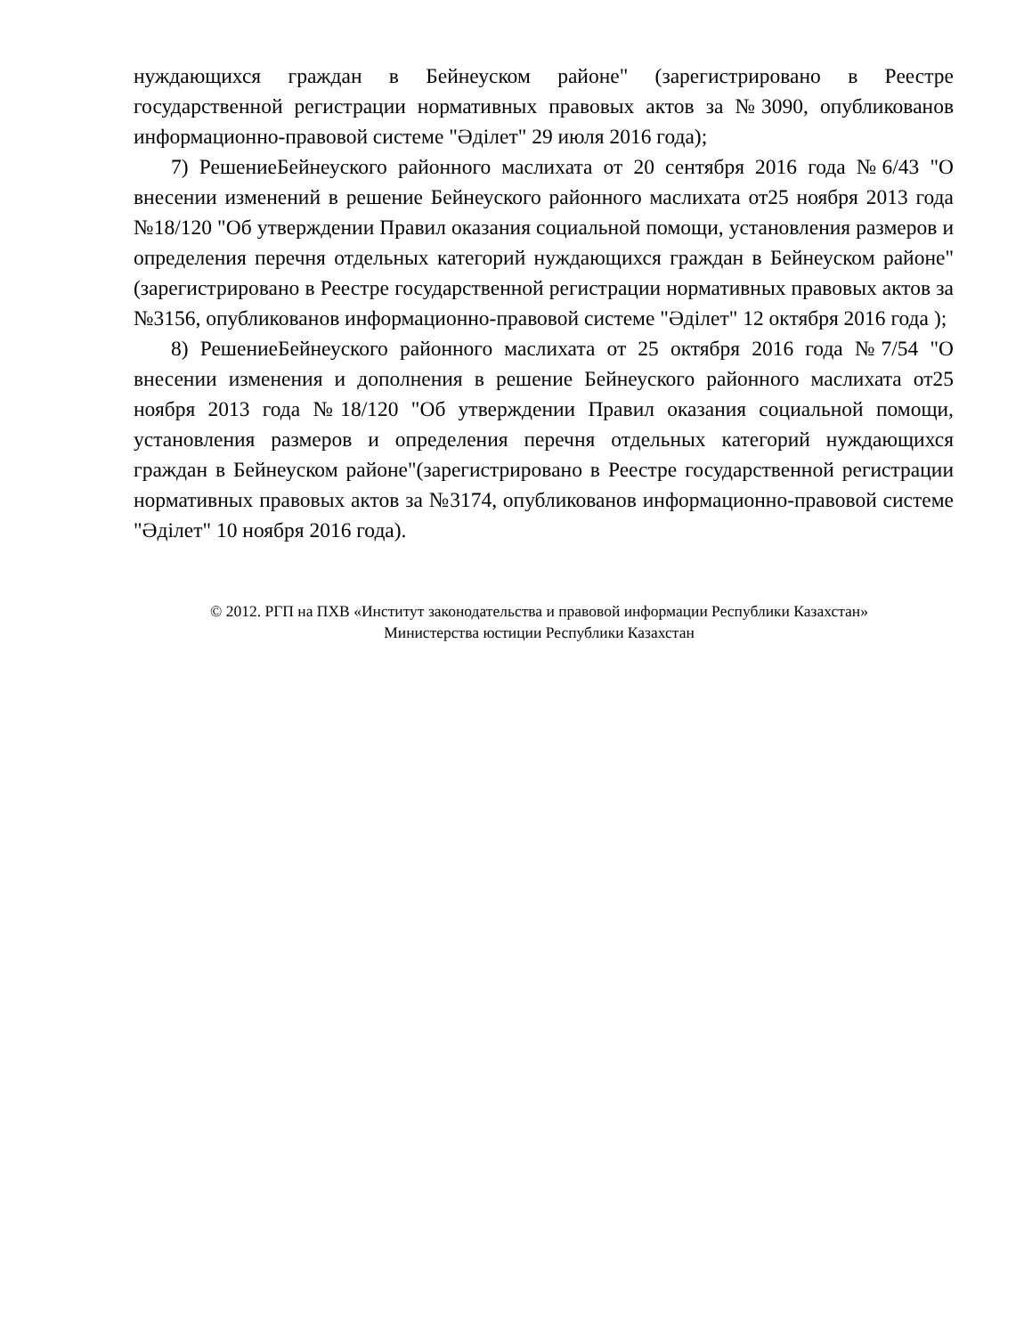нуждающихся граждан в Бейнеуском районе" (зарегистрировано в Реестре государственной регистрации нормативных правовых актов за №3090, опубликованов информационно-правовой системе "Әділет" 29 июля 2016 года);
7) РешениеБейнеуского районного маслихата от 20 сентября 2016 года №6/43 "О внесении изменений в решение Бейнеуского районного маслихата от25 ноября 2013 года №18/120 "Об утверждении Правил оказания социальной помощи, установления размеров и определения перечня отдельных категорий нуждающихся граждан в Бейнеуском районе"(зарегистрировано в Реестре государственной регистрации нормативных правовых актов за №3156, опубликованов информационно-правовой системе "Әділет" 12 октября 2016 года );
8) РешениеБейнеуского районного маслихата от 25 октября 2016 года №7/54 "О внесении изменения и дополнения в решение Бейнеуского районного маслихата от25 ноября 2013 года №18/120 "Об утверждении Правил оказания социальной помощи, установления размеров и определения перечня отдельных категорий нуждающихся граждан в Бейнеуском районе"(зарегистрировано в Реестре государственной регистрации нормативных правовых актов за №3174, опубликованов информационно-правовой системе "Әділет" 10 ноября 2016 года).
© 2012. РГП на ПХВ «Институт законодательства и правовой информации Республики Казахстан»
Министерства юстиции Республики Казахстан